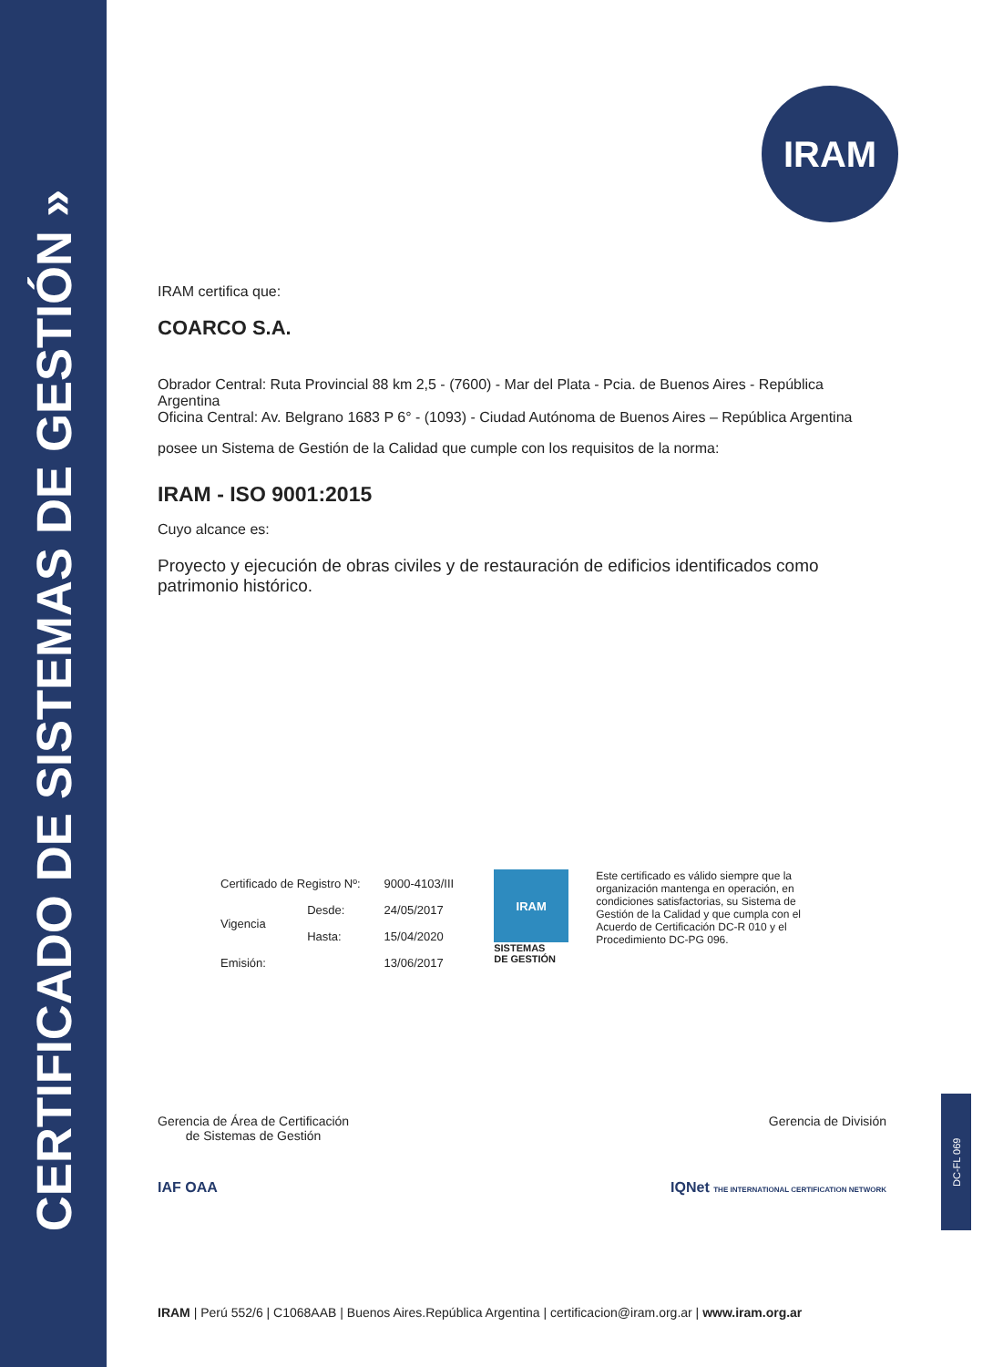CERTIFICADO DE SISTEMAS DE GESTIÓN »
IRAM
IRAM certifica que:
COARCO S.A.
Obrador Central: Ruta Provincial 88 km 2,5 - (7600) - Mar del Plata - Pcia. de Buenos Aires - República Argentina
Oficina Central: Av. Belgrano 1683 P 6° - (1093) - Ciudad Autónoma de Buenos Aires – República Argentina
posee un Sistema de Gestión de la Calidad que cumple con los requisitos de la norma:
IRAM - ISO 9001:2015
Cuyo alcance es:
Proyecto y ejecución de obras civiles y de restauración de edificios identificados como patrimonio histórico.
| Certificado de Registro Nº: | | 9000-4103/III |
| Vigencia | Desde: | 24/05/2017 |
| | Hasta: | 15/04/2020 |
| Emisión: | | 13/06/2017 |
IRAM
SISTEMAS
DE GESTIÓN
Este certificado es válido siempre que la organización mantenga en operación, en condiciones satisfactorias, su Sistema de Gestión de la Calidad y que cumpla con el Acuerdo de Certificación DC-R 010 y el Procedimiento DC-PG 096.
Gerencia de Área de Certificación
de Sistemas de Gestión
Gerencia de División
IAF OAA IQNet THE INTERNATIONAL CERTIFICATION NETWORK
IRAM | Perú 552/6 | C1068AAB | Buenos Aires.República Argentina | certificacion@iram.org.ar | www.iram.org.ar
DC-FL 069